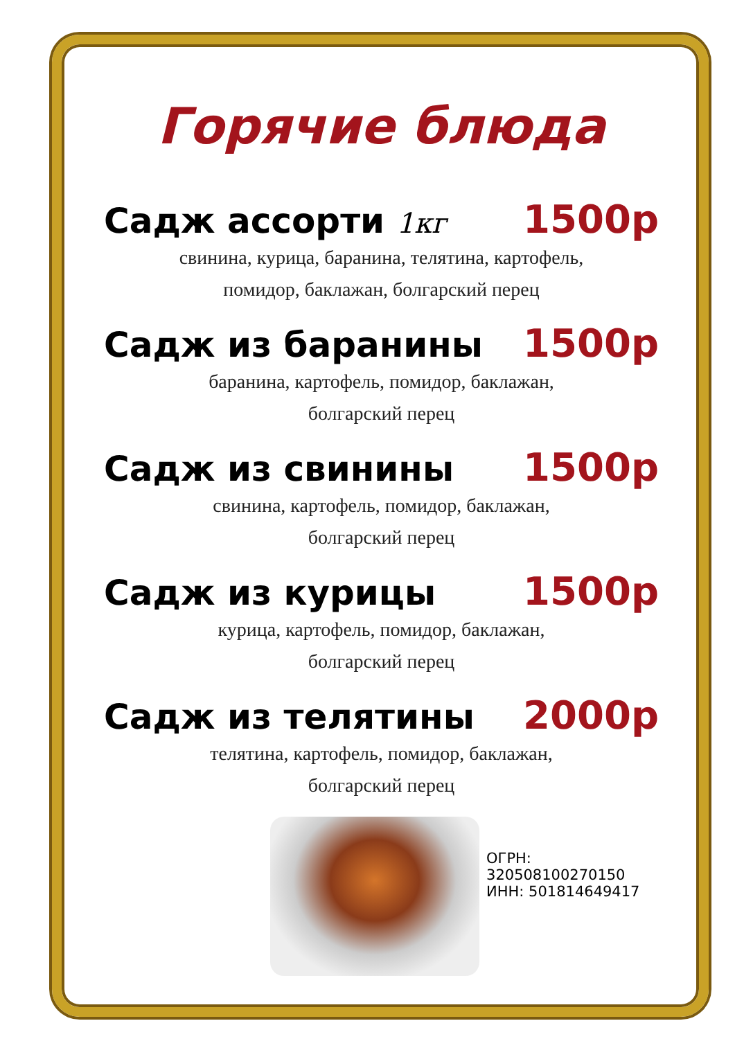Горячие блюда
Садж ассорти 1кг 1500р
свинина, курица, баранина, телятина, картофель,
помидор, баклажан, болгарский перец
Садж из баранины 1500р
баранина, картофель, помидор, баклажан,
болгарский перец
Садж из свинины 1500р
свинина, картофель, помидор, баклажан,
болгарский перец
Садж из курицы 1500р
курица, картофель, помидор, баклажан,
болгарский перец
Садж из телятины 2000р
телятина, картофель, помидор, баклажан,
болгарский перец
ОГРН: 320508100270150
ИНН: 501814649417